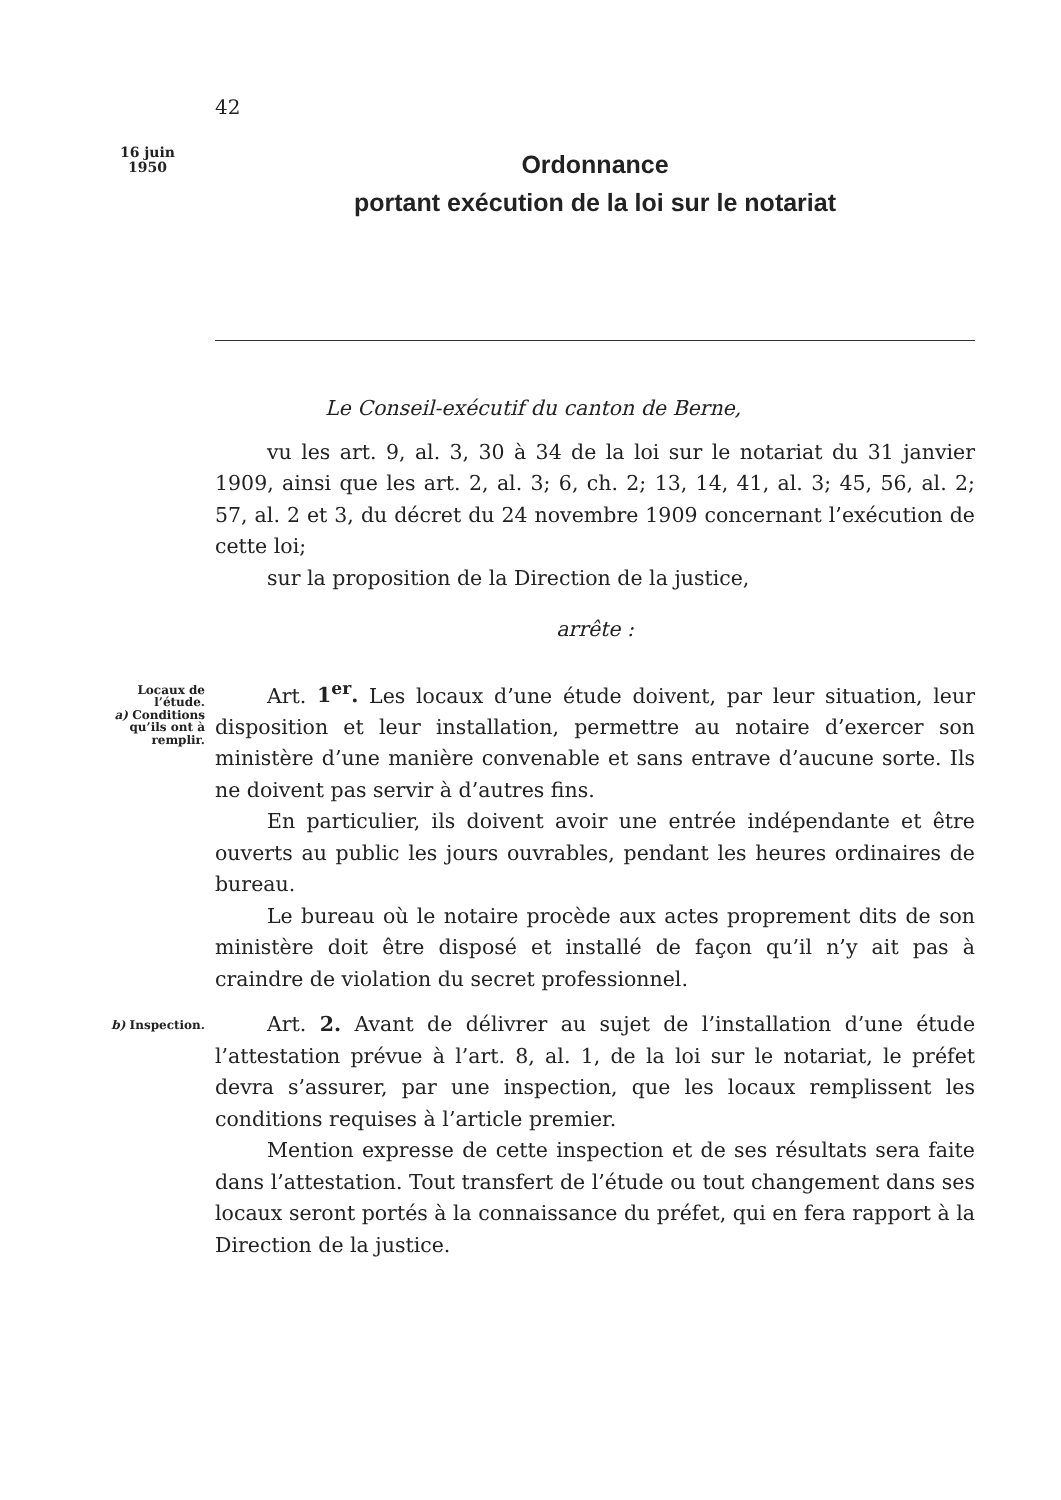42
16 juin
1950
Ordonnance
portant exécution de la loi sur le notariat
Le Conseil-exécutif du canton de Berne,
vu les art. 9, al. 3, 30 à 34 de la loi sur le notariat du 31 janvier 1909, ainsi que les art. 2, al. 3; 6, ch. 2; 13, 14, 41, al. 3; 45, 56, al. 2; 57, al. 2 et 3, du décret du 24 novembre 1909 concernant l’exécution de cette loi;
sur la proposition de la Direction de la justice,
arrête :
Locaux de
l’étude.
a) Conditions
qu’ils ont à
remplir.
Art. 1<sup>er</sup>. Les locaux d’une étude doivent, par leur situation, leur disposition et leur installation, permettre au notaire d’exercer son ministère d’une manière convenable et sans entrave d’aucune sorte. Ils ne doivent pas servir à d’autres fins.
En particulier, ils doivent avoir une entrée indépendante et être ouverts au public les jours ouvrables, pendant les heures ordinaires de bureau.
Le bureau où le notaire procède aux actes proprement dits de son ministère doit être disposé et installé de façon qu’il n’y ait pas à craindre de violation du secret professionnel.
b) Inspection.
Art. 2. Avant de délivrer au sujet de l’installation d’une étude l’attestation prévue à l’art. 8, al. 1, de la loi sur le notariat, le préfet devra s’assurer, par une inspection, que les locaux remplissent les conditions requises à l’article premier.
Mention expresse de cette inspection et de ses résultats sera faite dans l’attestation. Tout transfert de l’étude ou tout changement dans ses locaux seront portés à la connaissance du préfet, qui en fera rapport à la Direction de la justice.